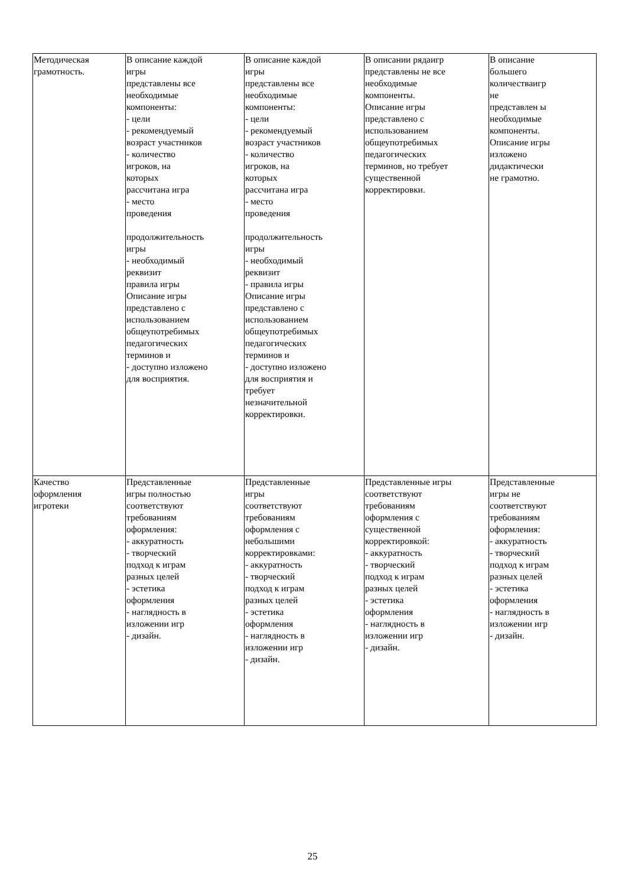| Методическая грамотность. | В описание каждой игры представлены все необходимые компоненты: - цели - рекомендуемый возраст участников - количество игроков, на которых рассчитана игра - место проведения продолжительность игры - необходимый реквизит правила игры Описание игры представлено с использованием общеупотребимых педагогических терминов и - доступно изложено для восприятия. | В описание каждой игры представлены все необходимые компоненты: - цели - рекомендуемый возраст участников - количество игроков, на которых рассчитана игра - место проведения продолжительность игры - необходимый реквизит - правила игры Описание игры представлено с использованием общеупотребимых педагогических терминов и - доступно изложено для восприятия и требует незначительной корректировки. | В описании рядаигр представлены не все необходимые компоненты. Описание игры представлено с использованием общеупотребимых педагогических терминов, но требует существенной корректировки. | В описание большего количестваигр не представлен ы необходимые компоненты. Описание игры изложено дидактически не грамотно. |
| Качество оформления игротеки | Представленные игры полностью соответствуют требованиям оформления: - аккуратность - творческий подход к играм разных целей - эстетика оформления - наглядность в изложении игр - дизайн. | Представленные игры соответствуют требованиям оформления с небольшими корректировками: - аккуратность - творческий подход к играм разных целей - эстетика оформления - наглядность в изложении игр - дизайн. | Представленные игры соответствуют требованиям оформления с существенной корректировкой: - аккуратность - творческий подход к играм разных целей - эстетика оформления - наглядность в изложении игр - дизайн. | Представленные игры не соответствуют требованиям оформления: - аккуратность - творческий подход к играм разных целей - эстетика оформления - наглядность в изложении игр - дизайн. |
25